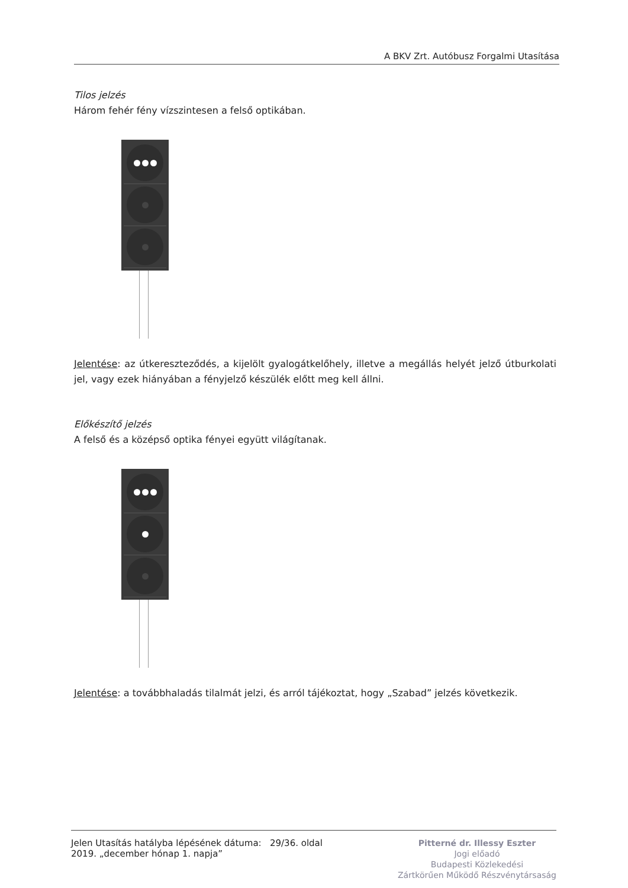A BKV Zrt. Autóbusz Forgalmi Utasítása
Tilos jelzés
Három fehér fény vízszintesen a felső optikában.
Jelentése: az útkereszteződés, a kijelölt gyalogátkelőhely, illetve a megállás helyét jelző útburkolati jel, vagy ezek hiányában a fényjelző készülék előtt meg kell állni.
Előkészítő jelzés
A felső és a középső optika fényei együtt világítanak.
Jelentése: a továbbhaladás tilalmát jelzi, és arról tájékoztat, hogy „Szabad” jelzés következik.
Jelen Utasítás hatályba lépésének dátuma: 29/36. oldal
2019. „december hónap 1. napja”
Pitterné dr. Illessy Eszter
Jogi előadó
Budapesti Közlekedési
Zártkörűen Működő Részvénytársaság